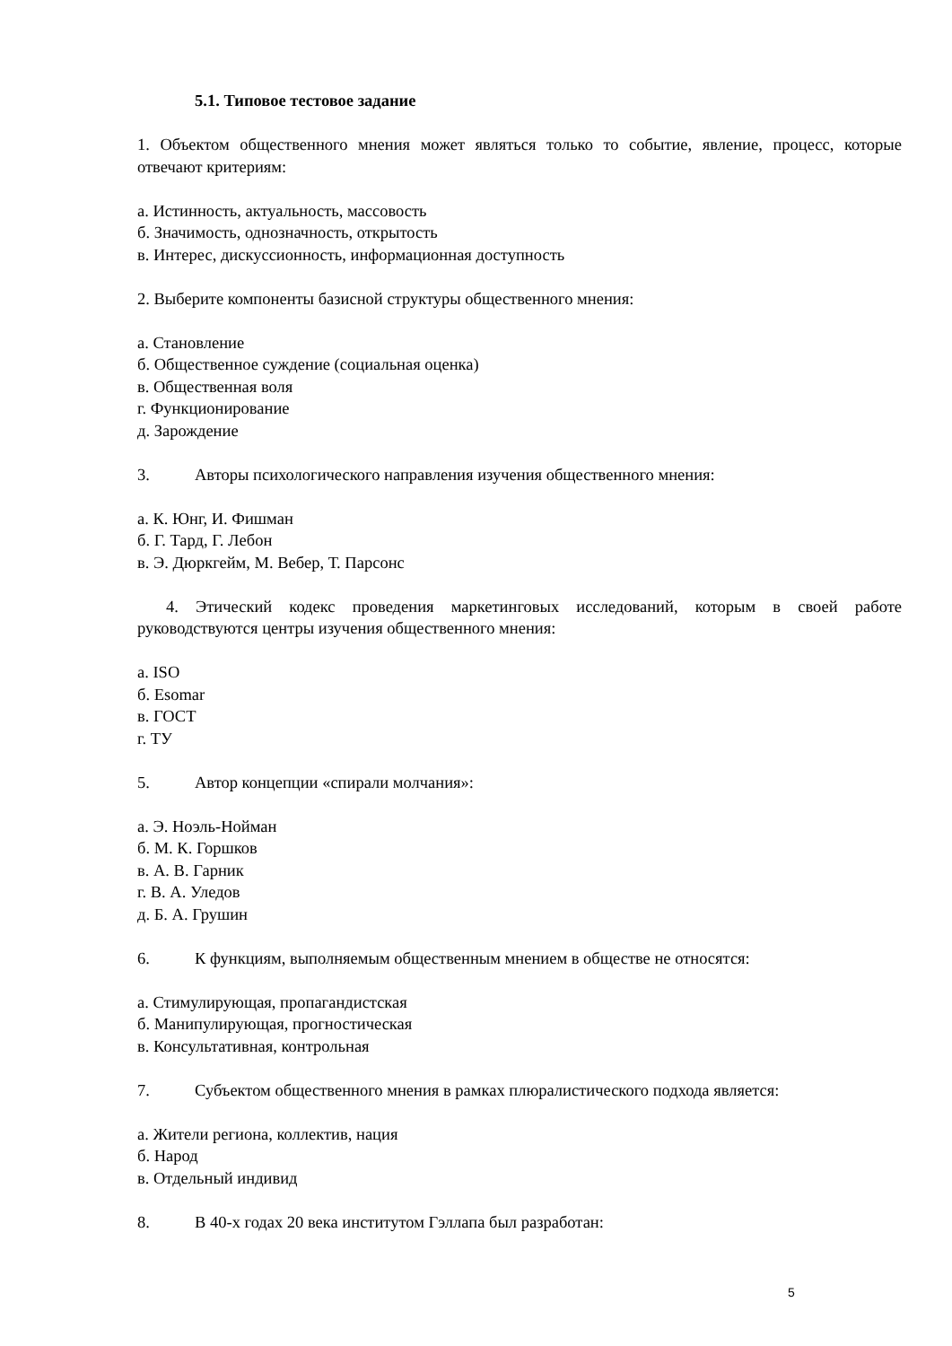5.1. Типовое тестовое задание
1. Объектом общественного мнения может являться только то событие, явление, процесс, которые отвечают критериям:
а. Истинность, актуальность, массовость
б. Значимость, однозначность, открытость
в. Интерес, дискуссионность, информационная доступность
2. Выберите компоненты базисной структуры общественного мнения:
а. Становление
б. Общественное суждение (социальная оценка)
в. Общественная воля
г. Функционирование
д. Зарождение
3. Авторы психологического направления изучения общественного мнения:
а. К. Юнг, И. Фишман
б. Г. Тард, Г. Лебон
в. Э. Дюркгейм, М. Вебер, Т. Парсонс
4. Этический кодекс проведения маркетинговых исследований, которым в своей работе руководствуются центры изучения общественного мнения:
а. ISO
б. Esomar
в. ГОСТ
г. ТУ
5. Автор концепции «спирали молчания»:
а. Э. Ноэль-Нойман
б. М. К. Горшков
в. А. В. Гарник
г. В. А. Уледов
д. Б. А. Грушин
6. К функциям, выполняемым общественным мнением в обществе не относятся:
а. Стимулирующая, пропагандистская
б. Манипулирующая, прогностическая
в. Консультативная, контрольная
7. Субъектом общественного мнения в рамках плюралистического подхода является:
а. Жители региона, коллектив, нация
б. Народ
в. Отдельный индивид
8. В 40-х годах 20 века институтом Гэллапа был разработан:
5